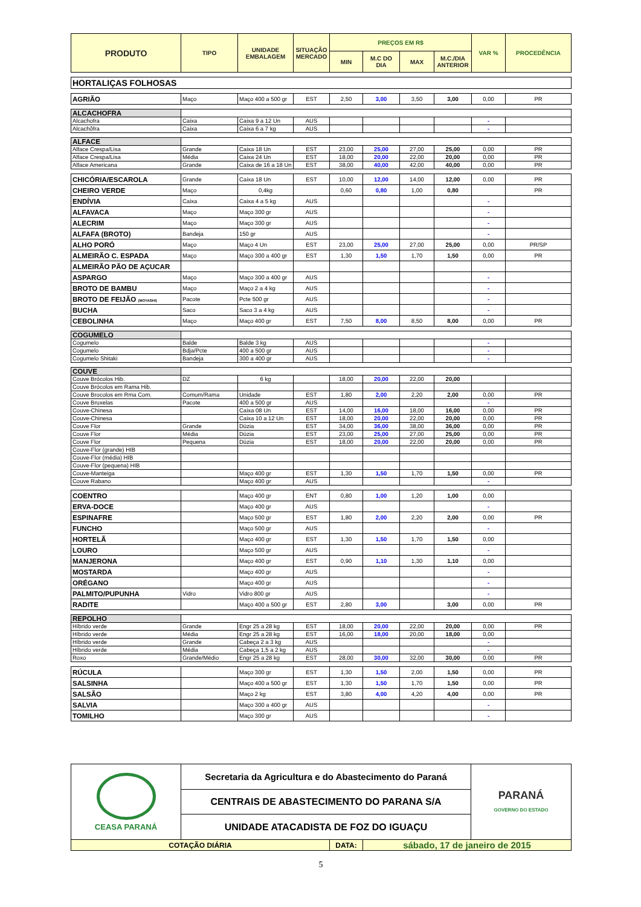| PRODUTO | TIPO | UNIDADE EMBALAGEM | SITUAÇÃO MERCADO | PREÇOS EM R$ | | | | VAR % | PROCEDÊNCIA |
| --- | --- | --- | --- | --- | --- | --- | --- | --- | --- |
| | | | | MIN | M.C DO DIA | MAX | M.C./DIA ANTERIOR | | |
| HORTALIÇAS FOLHOSAS | | | | | | | | | |
| AGRIÃO | Maço | Maço 400 a 500 gr | EST | 2,50 | 3,00 | 3,50 | 3,00 | 0,00 | PR |
| ALCACHOFRA | | | | | | | | | |
| Alcachofra | Caixa | Caixa 9 a 12 Un | AUS | | | | | - | |
| Alcachôfra | Caixa | Caixa 6 a 7 kg | AUS | | | | | - | |
| ALFACE | | | | | | | | | |
| Alface Crespa/Lisa | Grande | Caixa 18 Un | EST | 23,00 | 25,00 | 27,00 | 25,00 | 0,00 | PR |
| Alface Crespa/Lisa | Média | Caixa 24 Un | EST | 18,00 | 20,00 | 22,00 | 20,00 | 0,00 | PR |
| Alface Americana | Grande | Caixa de 16 a 18 Un | EST | 38,00 | 40,00 | 42,00 | 40,00 | 0,00 | PR |
| CHICÓRIA/ESCAROLA | Grande | Caixa 18 Un | EST | 10,00 | 12,00 | 14,00 | 12,00 | 0,00 | PR |
| CHEIRO VERDE | Maço | 0,4kg | | 0,60 | 0,80 | 1,00 | 0,80 | | PR |
| ENDÍVIA | Caixa | Caixa 4 a 5 kg | AUS | | | | | - | |
| ALFAVACA | Maço | Maço 300 gr | AUS | | | | | - | |
| ALECRIM | Maço | Maço 300 gr | AUS | | | | | - | |
| ALFAFA (BROTO) | Bandeja | 150 gr | AUS | | | | | - | |
| ALHO PORÓ | Maço | Maço 4 Un | EST | 23,00 | 25,00 | 27,00 | 25,00 | 0,00 | PR/SP |
| ALMEIRÃO C. ESPADA | Maço | Maço 300 a 400 gr | EST | 1,30 | 1,50 | 1,70 | 1,50 | 0,00 | PR |
| ALMEIRÃO PÃO DE AÇUCAR | | | | | | | | | |
| ASPARGO | Maço | Maço 300 a 400 gr | AUS | | | | | - | |
| BROTO DE BAMBU | Maço | Maço 2 a 4 kg | AUS | | | | | - | |
| BROTO DE FEIJÃO (MOYASHI) | Pacote | Pcte 500 gr | AUS | | | | | - | |
| BUCHA | Saco | Saco 3 a 4 kg | AUS | | | | | - | |
| CEBOLINHA | Maço | Maço 400 gr | EST | 7,50 | 8,00 | 8,50 | 8,00 | 0,00 | PR |
| COGUMELO | | | | | | | | | |
| Cogumelo | Balde | Balde 3 kg | AUS | | | | | - | |
| Cogumelo | Bdja/Pcte | 400 a 500 gr | AUS | | | | | - | |
| Cogumelo Shitaki | Bandeja | 300 a 400 gr | AUS | | | | | - | |
| COUVE | | | | | | | | | |
| Couve Brócolos Hib. | DZ | 6 kg | | 18,00 | 20,00 | 22,00 | 20,00 | | |
| Couve Brócolos em Rama Hib. | | | | | | | | | |
| Couve Brocolos em Rma Com. | Comum/Rama | Unidade | EST | 1,80 | 2,00 | 2,20 | 2,00 | 0,00 | PR |
| Couve Bruxelas | Pacote | 400 a 500 gr | AUS | | | | | - | |
| Couve-Chinesa | | Caixa 08 Un | EST | 14,00 | 16,00 | 18,00 | 16,00 | 0,00 | PR |
| Couve-Chinesa | | Caixa 10 a 12 Un | EST | 18,00 | 20,00 | 22,00 | 20,00 | 0,00 | PR |
| Couve Flor | Grande | Dúzia | EST | 34,00 | 36,00 | 38,00 | 36,00 | 0,00 | PR |
| Couve Flor | Média | Dúzia | EST | 23,00 | 25,00 | 27,00 | 25,00 | 0,00 | PR |
| Couve Flor | Pequena | Dúzia | EST | 18,00 | 20,00 | 22,00 | 20,00 | 0,00 | PR |
| Couve-Flor (grande) HIB | | | | | | | | | |
| Couve-Flor (média) HIB | | | | | | | | | |
| Couve-Flor (pequena) HIB | | | | | | | | | |
| Couve-Manteiga | | Maço 400 gr | EST | 1,30 | 1,50 | 1,70 | 1,50 | 0,00 | PR |
| Couve Rabano | | Maço 400 gr | AUS | | | | | - | |
| COENTRO | | Maço 400 gr | ENT | 0,80 | 1,00 | 1,20 | 1,00 | 0,00 | |
| ERVA-DOCE | | Maço 400 gr | AUS | | | | | - | |
| ESPINAFRE | | Maço 500 gr | EST | 1,80 | 2,00 | 2,20 | 2,00 | 0,00 | PR |
| FUNCHO | | Maço 500 gr | AUS | | | | | - | |
| HORTELÃ | | Maço 400 gr | EST | 1,30 | 1,50 | 1,70 | 1,50 | 0,00 | |
| LOURO | | Maço 500 gr | AUS | | | | | - | |
| MANJERONA | | Maço 400 gr | EST | 0,90 | 1,10 | 1,30 | 1,10 | 0,00 | |
| MOSTARDA | | Maço 400 gr | AUS | | | | | - | |
| ORÉGANO | | Maço 400 gr | AUS | | | | | - | |
| PALMITO/PUPUNHA | Vidro | Vidro 800 gr | AUS | | | | | - | |
| RADITE | | Maço 400 a 500 gr | EST | 2,80 | 3,00 | | 3,00 | 0,00 | PR |
| REPOLHO | | | | | | | | | |
| Híbrido verde | Grande | Engr 25 a 28 kg | EST | 18,00 | 20,00 | 22,00 | 20,00 | 0,00 | PR |
| Híbrido verde | Média | Engr 25 a 28 kg | EST | 16,00 | 18,00 | 20,00 | 18,00 | 0,00 | |
| Híbrido verde | Grande | Cabeça 2 a 3 kg | AUS | | | | | - | |
| Híbrido verde | Média | Cabeça 1,5 a 2 kg | AUS | | | | | - | |
| Roxo | Grande/Médio | Engr 25 a 28 kg | EST | 28,00 | 30,00 | 32,00 | 30,00 | 0,00 | PR |
| RÚCULA | | Maço 300 gr | EST | 1,30 | 1,50 | 2,00 | 1,50 | 0,00 | PR |
| SALSINHA | | Maço 400 a 500 gr | EST | 1,30 | 1,50 | 1,70 | 1,50 | 0,00 | PR |
| SALSÃO | | Maço 2 kg | EST | 3,80 | 4,00 | 4,20 | 4,00 | 0,00 | PR |
| SALVIA | | Maço 300 a 400 gr | AUS | | | | | - | |
| TOMILHO | | Maço 300 gr | AUS | | | | | - | |
| CEASA PARANÁ | Secretaria da Agricultura e do Abastecimento do Paraná | | | PARANÁ GOVERNO DO ESTADO |
| | CENTRAIS DE ABASTECIMENTO DO PARANA S/A | | | |
| | UNIDADE ATACADISTA DE FOZ DO IGUAÇU | | | |
| COTAÇÃO DIÁRIA | | DATA: | sábado, 17 de janeiro de 2015 | |
5